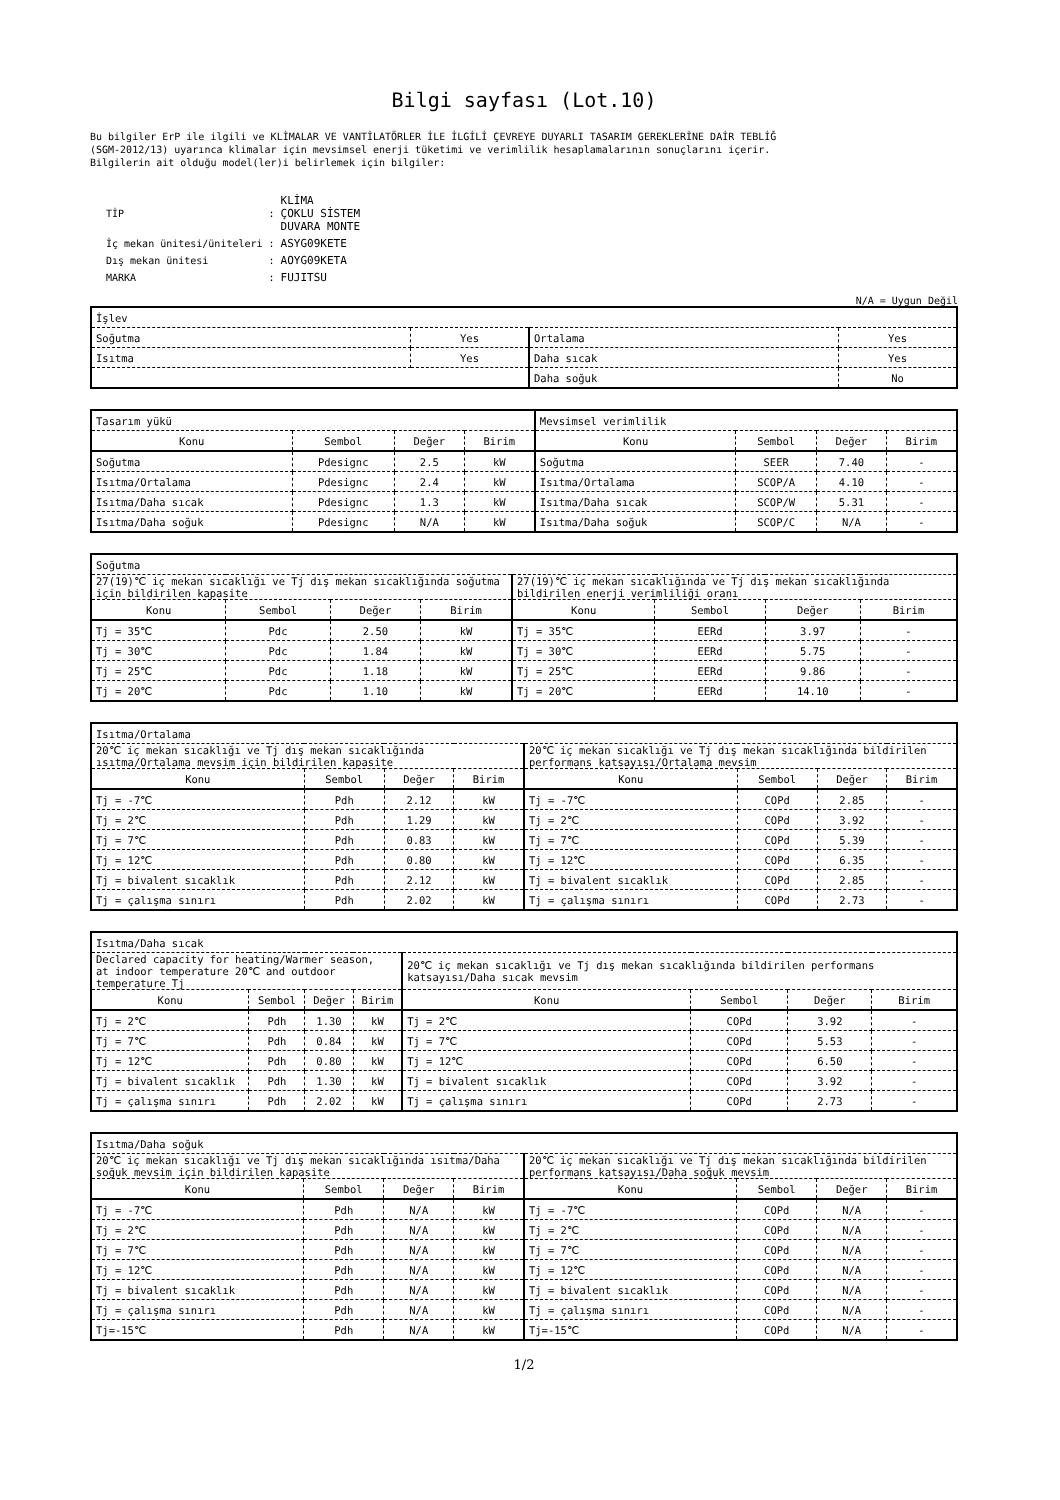Bilgi sayfası (Lot.10)
Bu bilgiler ErP ile ilgili ve KLİMALAR VE VANTİLATÖRLER İLE İLGİLİ ÇEVREYE DUYARLI TASARIM GEREKLERİNE DAİR TEBLİĞ
(SGM-2012/13) uyarınca klimalar için mevsimsel enerji tüketimi ve verimlilik hesaplamalarının sonuçlarını içerir.
Bilgilerin ait olduğu model(ler)i belirlemek için bilgiler:
| TİP | : | KLİMA ÇOKLU SİSTEM DUVARA MONTE |
| İç mekan ünitesi/üniteleri | : | ASYG09KETE |
| Dış mekan ünitesi | : | AOYG09KETA |
| MARKA | : | FUJITSU |
N/A = Uygun Değil
| İşlev | | | |
| Soğutma | Yes | Ortalama | Yes |
| Isıtma | Yes | Daha sıcak | Yes |
| | | Daha soğuk | No |
| Tasarım yükü | | | | Mevsimsel verimlilik | | | |
| Konu | Sembol | Değer | Birim | Konu | Sembol | Değer | Birim |
| Soğutma | Pdesignc | 2.5 | kW | Soğutma | SEER | 7.40 | - |
| Isıtma/Ortalama | Pdesignc | 2.4 | kW | Isıtma/Ortalama | SCOP/A | 4.10 | - |
| Isıtma/Daha sıcak | Pdesignc | 1.3 | kW | Isıtma/Daha sıcak | SCOP/W | 5.31 | - |
| Isıtma/Daha soğuk | Pdesignc | N/A | kW | Isıtma/Daha soğuk | SCOP/C | N/A | - |
| Soğutma | | | | | | | |
| 27(19)℃ iç mekan sıcaklığı ve Tj dış mekan sıcaklığında soğutma için bildirilen kapasite | | | | 27(19)℃ iç mekan sıcaklığında ve Tj dış mekan sıcaklığında bildirilen enerji verimliliği oranı | | | |
| Konu | Sembol | Değer | Birim | Konu | Sembol | Değer | Birim |
| Tj = 35℃ | Pdc | 2.50 | kW | Tj = 35℃ | EERd | 3.97 | - |
| Tj = 30℃ | Pdc | 1.84 | kW | Tj = 30℃ | EERd | 5.75 | - |
| Tj = 25℃ | Pdc | 1.18 | kW | Tj = 25℃ | EERd | 9.86 | - |
| Tj = 20℃ | Pdc | 1.10 | kW | Tj = 20℃ | EERd | 14.10 | - |
| Isıtma/Ortalama | | | | | | | |
| 20℃ iç mekan sıcaklığı ve Tj dış mekan sıcaklığında ısıtma/Ortalama mevsim için bildirilen kapasite | | | | 20℃ iç mekan sıcaklığı ve Tj dış mekan sıcaklığında bildirilen performans katsayısı/Ortalama mevsim | | | |
| Konu | Sembol | Değer | Birim | Konu | Sembol | Değer | Birim |
| Tj = -7℃ | Pdh | 2.12 | kW | Tj = -7℃ | COPd | 2.85 | - |
| Tj = 2℃ | Pdh | 1.29 | kW | Tj = 2℃ | COPd | 3.92 | - |
| Tj = 7℃ | Pdh | 0.83 | kW | Tj = 7℃ | COPd | 5.39 | - |
| Tj = 12℃ | Pdh | 0.80 | kW | Tj = 12℃ | COPd | 6.35 | - |
| Tj = bivalent sıcaklık | Pdh | 2.12 | kW | Tj = bivalent sıcaklık | COPd | 2.85 | - |
| Tj = çalışma sınırı | Pdh | 2.02 | kW | Tj = çalışma sınırı | COPd | 2.73 | - |
| Isıtma/Daha sıcak | | | | | | | |
| Declared capacity for heating/Warmer season, at indoor temperature 20℃ and outdoor temperature Tj | | | | 20℃ iç mekan sıcaklığı ve Tj dış mekan sıcaklığında bildirilen performans katsayısı/Daha sıcak mevsim | | | |
| Konu | Sembol | Değer | Birim | Konu | Sembol | Değer | Birim |
| Tj = 2℃ | Pdh | 1.30 | kW | Tj = 2℃ | COPd | 3.92 | - |
| Tj = 7℃ | Pdh | 0.84 | kW | Tj = 7℃ | COPd | 5.53 | - |
| Tj = 12℃ | Pdh | 0.80 | kW | Tj = 12℃ | COPd | 6.50 | - |
| Tj = bivalent sıcaklık | Pdh | 1.30 | kW | Tj = bivalent sıcaklık | COPd | 3.92 | - |
| Tj = çalışma sınırı | Pdh | 2.02 | kW | Tj = çalışma sınırı | COPd | 2.73 | - |
| Isıtma/Daha soğuk | | | | | | | |
| 20℃ iç mekan sıcaklığı ve Tj dış mekan sıcaklığında ısıtma/Daha soğuk mevsim için bildirilen kapasite | | | | 20℃ iç mekan sıcaklığı ve Tj dış mekan sıcaklığında bildirilen performans katsayısı/Daha soğuk mevsim | | | |
| Konu | Sembol | Değer | Birim | Konu | Sembol | Değer | Birim |
| Tj = -7℃ | Pdh | N/A | kW | Tj = -7℃ | COPd | N/A | - |
| Tj = 2℃ | Pdh | N/A | kW | Tj = 2℃ | COPd | N/A | - |
| Tj = 7℃ | Pdh | N/A | kW | Tj = 7℃ | COPd | N/A | - |
| Tj = 12℃ | Pdh | N/A | kW | Tj = 12℃ | COPd | N/A | - |
| Tj = bivalent sıcaklık | Pdh | N/A | kW | Tj = bivalent sıcaklık | COPd | N/A | - |
| Tj = çalışma sınırı | Pdh | N/A | kW | Tj = çalışma sınırı | COPd | N/A | - |
| Tj=-15℃ | Pdh | N/A | kW | Tj=-15℃ | COPd | N/A | - |
1/2